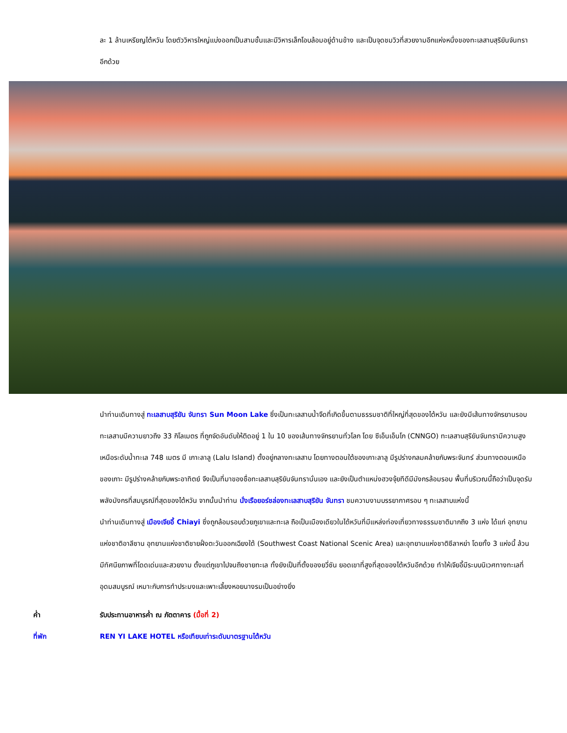ละ 1 ล้านเหรียญไต้หวัน โดยตัววิหารใหญ่แบ่งออกเป็นสามชั้นและมีวิหารเล็กโอบล้อมอยู่ด้านข้าง และเป็นจุดชมวิวที่สวยงามอีกแห่งหนึ่งของทะเลสาบสุริยันจันทราอีกด้วย
นำท่านเดินทางสู่ ทะเลสาบสุริยัน จันทรา Sun Moon Lake ซึ่งเป็นทะเลสาบน้ำจืดที่เกิดขึ้นตามธรรมชาติที่ใหญ่ที่สุดของไต้หวัน และยังมีเส้นทางจักรยานรอบทะเลสาบมีความยาวถึง 33 กิโลเมตร ที่ถูกจัดอันดับให้ติดอยู่ 1 ใน 10 ของเส้นทางจักรยานทั่วโลก โดย ซีเอ็นเอ็นโก (CNNGO) ทะเลสาบสุริยันจันทรามีความสูงเหนือระดับน้ำทะเล 748 เมตร มี เกาะลาลู (Lalu Island) ตั้งอยู่กลางทะเลสาบ โดยทางตอนใต้ของเกาะลาลู มีรูปร่างกลมคล้ายกับพระจันทร์ ส่วนทางตอนเหนือของเกาะ มีรูปร่างคล้ายกับพระอาทิตย์ จึงเป็นที่มาของชื่อทะเลสาบสุริยันจันทรานั่นเอง และยังเป็นตำแหน่งฮวงจุ้ยทีดีมีมังกรล้อมรอบ พื้นที่บริเวณนี้ถือว่าเป็นจุดรับพลังมังกรที่สมบูรณ์ที่สุดของไต้หวัน จากนั้นนำท่าน นั่งเรือยอร์ชล่องทะเลสาบสุริยัน จันทรา ชมความงามบรรยากาศรอบ ๆ ทะเลสาบแห่งนี้
นำท่านเดินทางสู่ เมืองเจียอี้ Chiayi ซึ่งถูกล้อมรอบด้วยภูเขาและทะเล ถือเป็นเมืองเดียวในไต้หวันที่มีแหล่งท่องเที่ยวทางธรรมชาติมากถึง 3 แห่ง ได้แก่ อุทยานแห่งชาติอาลีซาน อุทยานแห่งชาติชายฝั่งตะวันออกเฉียงใต้ (Southwest Coast National Scenic Area) และอุทยานแห่งชาติซีลาหย่า โดยทั้ง 3 แห่งนี้ ล้วนมีทัศนียภาพที่โดดเด่นและสวยงาม ตั้งแต่ภูเขาไปจนถึงชายทะเล ทั้งยังเป็นที่ตั้งของยวี่ซัน ยอดเขาที่สูงที่สุดของไต้หวันอีกด้วย ทำให้เจียอี้มีระบบนิเวศทางทะเลที่อุดมสมบูรณ์ เหมาะกับการทำประมงและเพาะเลี้ยงหอยนางรมเป็นอย่างยิ่ง
ค่ำ รับประทานอาหารค่ำ ณ ภัตตาคาร (มื้อที่ 2)
ที่พัก REN YI LAKE HOTEL หรือเทียบเท่าระดับมาตรฐานไต้หวัน